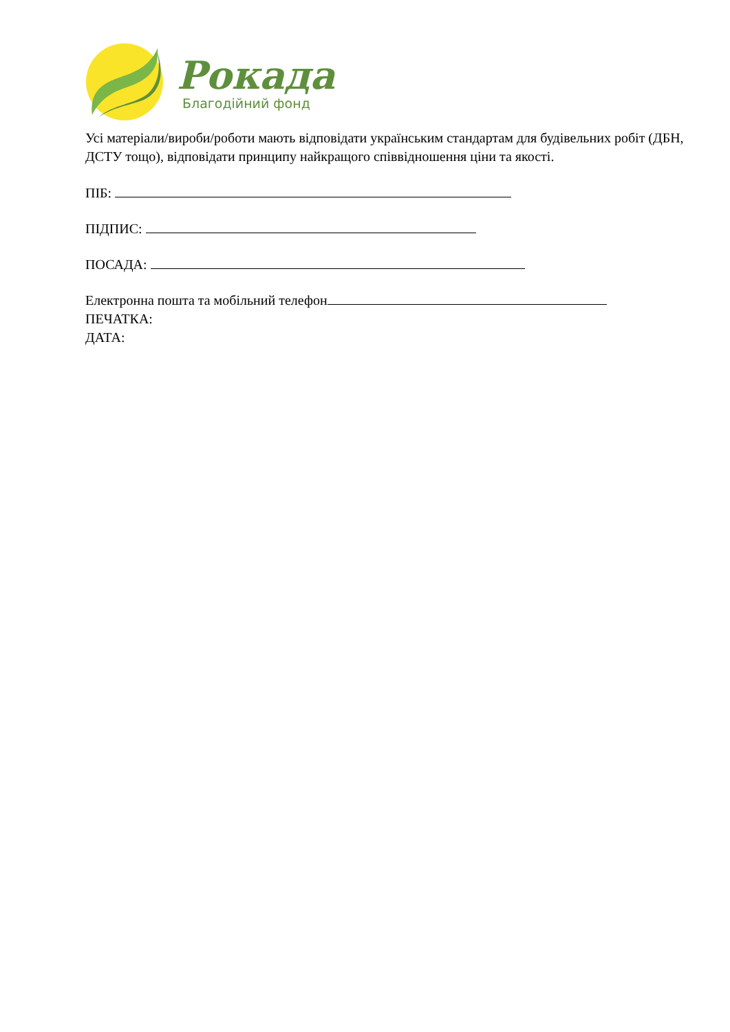Рокада
Благодійний фонд
Усі матеріали/вироби/роботи мають відповідати українським стандартам для будівельних робіт (ДБН, ДСТУ тощо), відповідати принципу найкращого співвідношення ціни та якості.
ПІБ:
ПІДПИС:
ПОСАДА:
Електронна пошта та мобільний телефон
ПЕЧАТКА:
ДАТА: